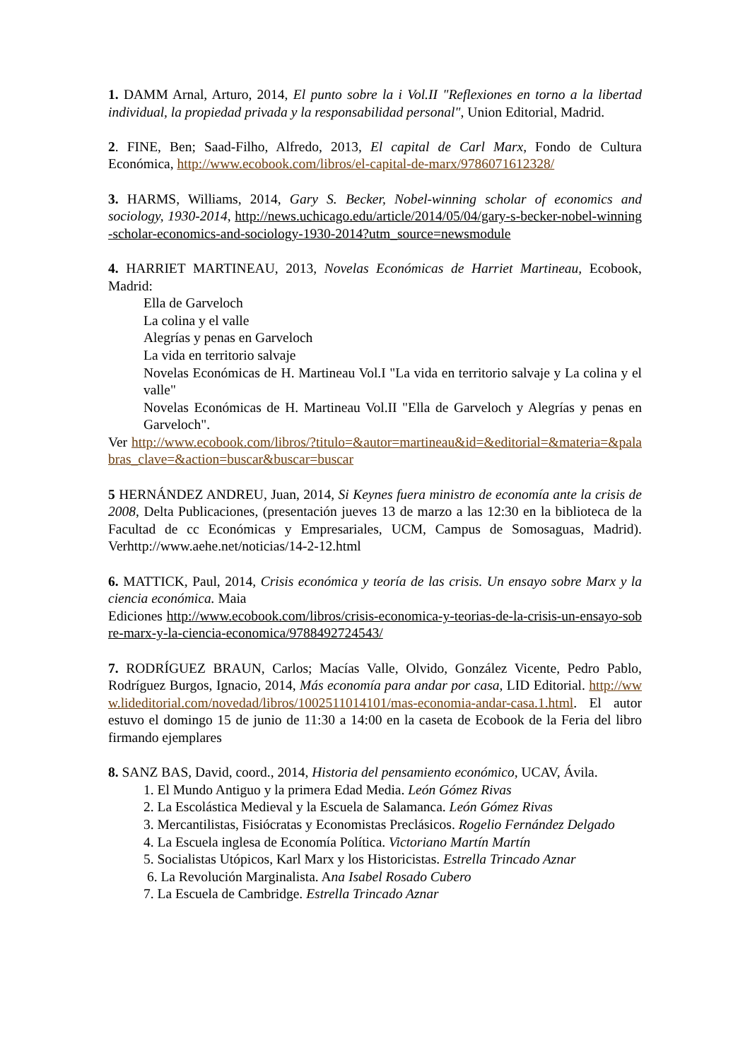1. DAMM Arnal, Arturo, 2014, El punto sobre la i Vol.II "Reflexiones en torno a la libertad individual, la propiedad privada y la responsabilidad personal", Union Editorial, Madrid.
2. FINE, Ben; Saad-Filho, Alfredo, 2013, El capital de Carl Marx, Fondo de Cultura Económica, http://www.ecobook.com/libros/el-capital-de-marx/9786071612328/
3. HARMS, Williams, 2014, Gary S. Becker, Nobel-winning scholar of economics and sociology, 1930-2014, http://news.uchicago.edu/article/2014/05/04/gary-s-becker-nobel-winning-scholar-economics-and-sociology-1930-2014?utm_source=newsmodule
4. HARRIET MARTINEAU, 2013, Novelas Económicas de Harriet Martineau, Ecobook, Madrid:
Ella de Garveloch
La colina y el valle
Alegrías y penas en Garveloch
La vida en territorio salvaje
Novelas Económicas de H. Martineau Vol.I "La vida en territorio salvaje y La colina y el valle"
Novelas Económicas de H. Martineau Vol.II "Ella de Garveloch y Alegrías y penas en Garveloch".
Ver http://www.ecobook.com/libros/?titulo=&autor=martineau&id=&editorial=&materia=&palabras_clave=&action=buscar&buscar=buscar
5 HERNÁNDEZ ANDREU, Juan, 2014, Si Keynes fuera ministro de economía ante la crisis de 2008, Delta Publicaciones, (presentación jueves 13 de marzo a las 12:30 en la biblioteca de la Facultad de cc Económicas y Empresariales, UCM, Campus de Somosaguas, Madrid). Verhttp://www.aehe.net/noticias/14-2-12.html
6. MATTICK, Paul, 2014, Crisis económica y teoría de las crisis. Un ensayo sobre Marx y la ciencia económica. Maia
Ediciones http://www.ecobook.com/libros/crisis-economica-y-teorias-de-la-crisis-un-ensayo-sobre-marx-y-la-ciencia-economica/9788492724543/
7. RODRÍGUEZ BRAUN, Carlos; Macías Valle, Olvido, González Vicente, Pedro Pablo, Rodríguez Burgos, Ignacio, 2014, Más economía para andar por casa, LID Editorial. http://www.lideditorial.com/novedad/libros/1002511014101/mas-economia-andar-casa.1.html. El autor estuvo el domingo 15 de junio de 11:30 a 14:00 en la caseta de Ecobook de la Feria del libro firmando ejemplares
8. SANZ BAS, David, coord., 2014, Historia del pensamiento económico, UCAV, Ávila.
1. El Mundo Antiguo y la primera Edad Media. León Gómez Rivas
2. La Escolástica Medieval y la Escuela de Salamanca. León Gómez Rivas
3. Mercantilistas, Fisiócratas y Economistas Preclásicos. Rogelio Fernández Delgado
4. La Escuela inglesa de Economía Política. Victoriano Martín Martín
5. Socialistas Utópicos, Karl Marx y los Historicistas. Estrella Trincado Aznar
6. La Revolución Marginalista. Ana Isabel Rosado Cubero
7. La Escuela de Cambridge. Estrella Trincado Aznar